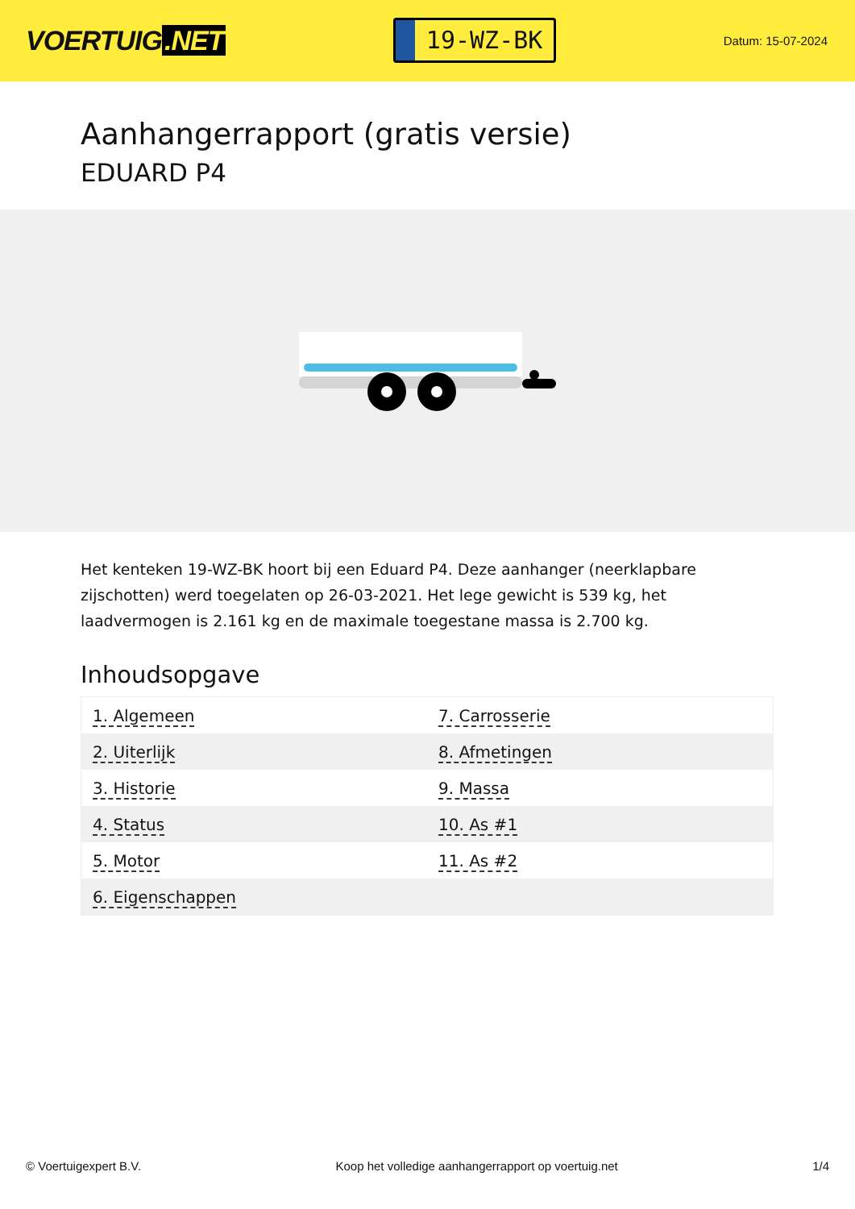VOERTUIG.NET
19-WZ-BK
Datum: 15-07-2024
Aanhangerrapport (gratis versie)
EDUARD P4
Het kenteken 19-WZ-BK hoort bij een Eduard P4. Deze aanhanger (neerklapbare zijschotten) werd toegelaten op 26-03-2021. Het lege gewicht is 539 kg, het laadvermogen is 2.161 kg en de maximale toegestane massa is 2.700 kg.
Inhoudsopgave
| 1. Algemeen | 7. Carrosserie |
| 2. Uiterlijk | 8. Afmetingen |
| 3. Historie | 9. Massa |
| 4. Status | 10. As #1 |
| 5. Motor | 11. As #2 |
| 6. Eigenschappen | |
© Voertuigexpert B.V. Koop het volledige aanhangerrapport op voertuig.net
1/4